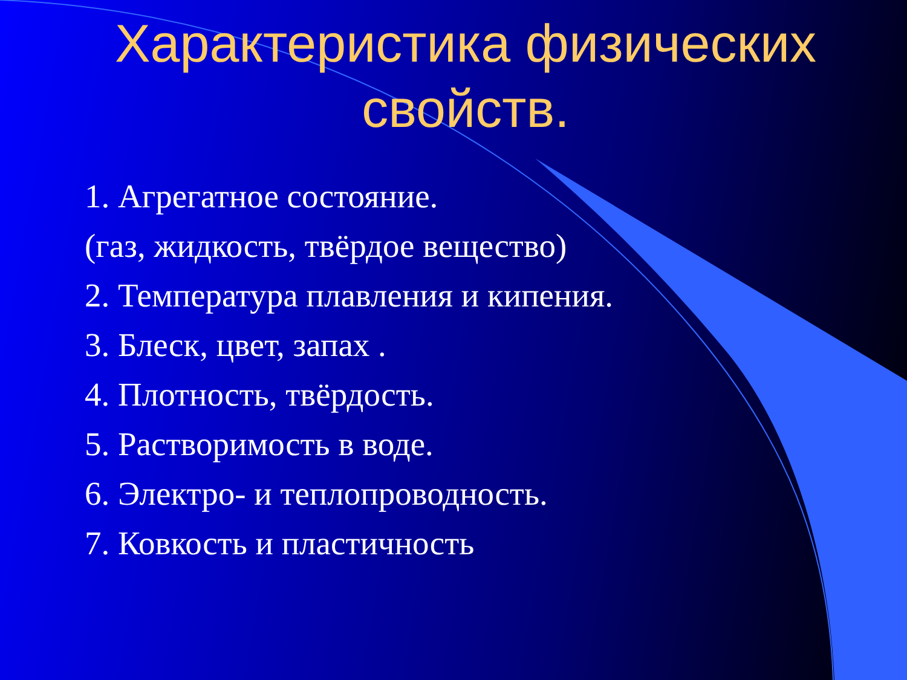Характеристика физических свойств.
1. Агрегатное состояние.
(газ, жидкость, твёрдое вещество)
2. Температура плавления и кипения.
3. Блеск, цвет, запах .
4. Плотность, твёрдость.
5. Растворимость в воде.
6. Электро- и теплопроводность.
7. Ковкость и пластичность